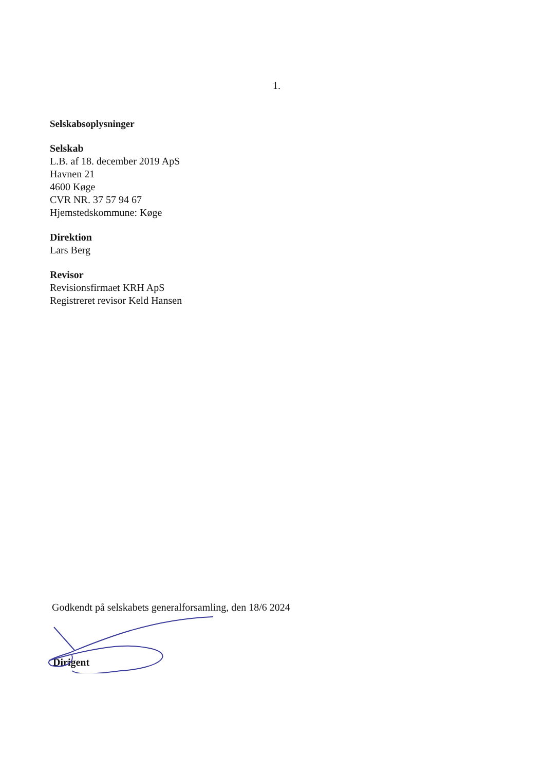1.
Selskabsoplysninger
Selskab
L.B. af 18. december 2019 ApS
Havnen 21
4600 Køge
CVR NR. 37 57 94 67
Hjemstedskommune: Køge
Direktion
Lars Berg
Revisor
Revisionsfirmaet KRH ApS
Registreret revisor Keld Hansen
Godkendt på selskabets generalforsamling, den 18/6 2024
Dirigent